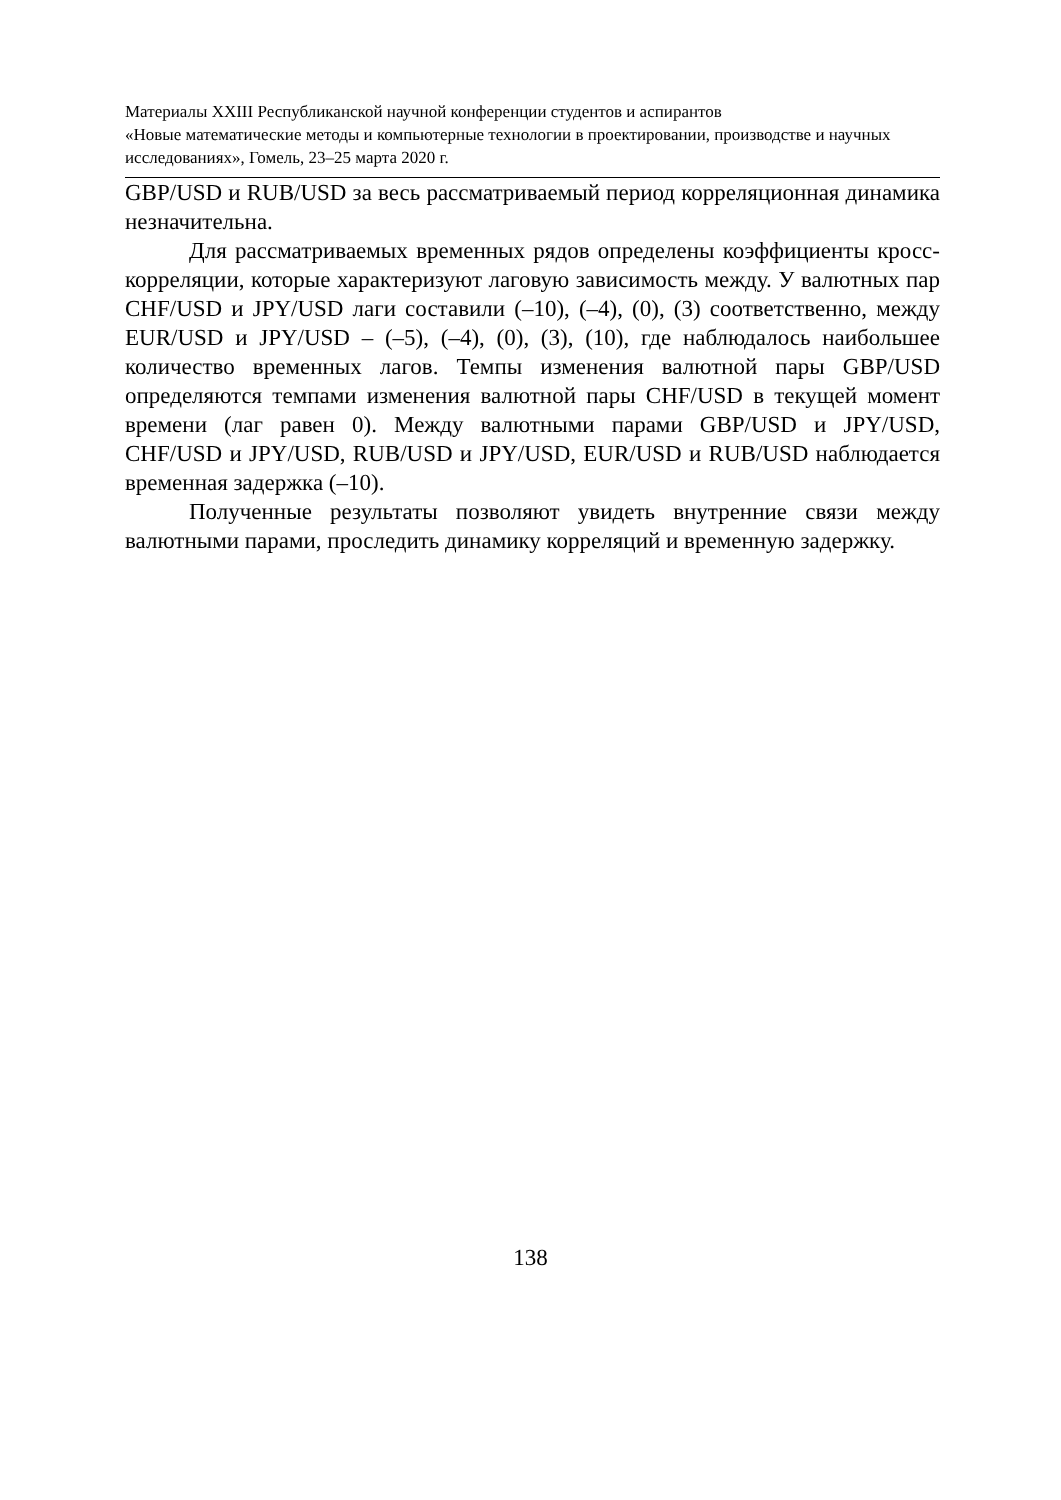Материалы XXIII Республиканской научной конференции студентов и аспирантов
«Новые математические методы и компьютерные технологии в проектировании, производстве и научных исследованиях», Гомель, 23–25 марта 2020 г.
GBP/USD и RUB/USD за весь рассматриваемый период корреляционная динамика незначительна.
Для рассматриваемых временных рядов определены коэффициенты кросс-корреляции, которые характеризуют лаговую зависимость между. У валютных пар CHF/USD и JPY/USD лаги составили (–10), (–4), (0), (3) соответственно, между EUR/USD и JPY/USD – (–5), (–4), (0), (3), (10), где наблюдалось наибольшее количество временных лагов. Темпы изменения валютной пары GBP/USD определяются темпами изменения валютной пары CHF/USD в текущей момент времени (лаг равен 0). Между валютными парами GBP/USD и JPY/USD, CHF/USD и JPY/USD, RUB/USD и JPY/USD, EUR/USD и RUB/USD наблюдается временная задержка (–10).
Полученные результаты позволяют увидеть внутренние связи между валютными парами, проследить динамику корреляций и временную задержку.
138